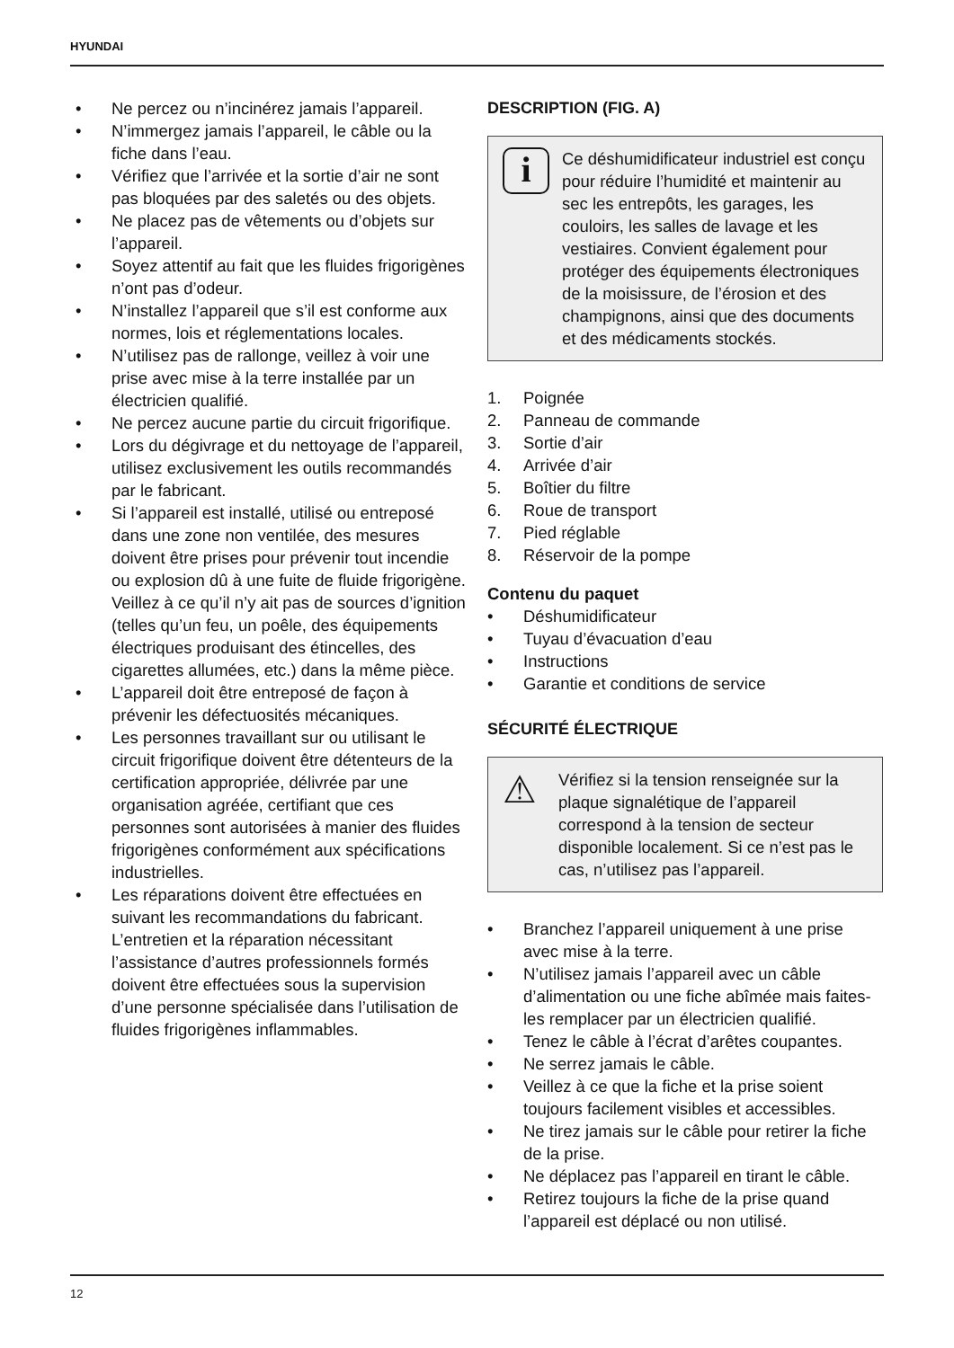HYUNDAI
• Ne percez ou n’incinérez jamais l’appareil.
• N’immergez jamais l’appareil, le câble ou la fiche dans l’eau.
• Vérifiez que l’arrivée et la sortie d’air ne sont pas bloquées par des saletés ou des objets.
• Ne placez pas de vêtements ou d’objets sur l’appareil.
• Soyez attentif au fait que les fluides frigorigènes n’ont pas d’odeur.
• N’installez l’appareil que s’il est conforme aux normes, lois et réglementations locales.
• N’utilisez pas de rallonge, veillez à voir une prise avec mise à la terre installée par un électricien qualifié.
• Ne percez aucune partie du circuit frigorifique.
• Lors du dégivrage et du nettoyage de l’appareil, utilisez exclusivement les outils recommandés par le fabricant.
• Si l’appareil est installé, utilisé ou entreposé dans une zone non ventilée, des mesures doivent être prises pour prévenir tout incendie ou explosion dû à une fuite de fluide frigorigène. Veillez à ce qu’il n’y ait pas de sources d’ignition (telles qu’un feu, un poêle, des équipements électriques produisant des étincelles, des cigarettes allumées, etc.) dans la même pièce.
• L’appareil doit être entreposé de façon à prévenir les défectuosités mécaniques.
• Les personnes travaillant sur ou utilisant le circuit frigorifique doivent être détenteurs de la certification appropriée, délivrée par une organisation agréée, certifiant que ces personnes sont autorisées à manier des fluides frigorigènes conformément aux spécifications industrielles.
• Les réparations doivent être effectuées en suivant les recommandations du fabricant. L’entretien et la réparation nécessitant l’assistance d’autres professionnels formés doivent être effectuées sous la supervision d’une personne spécialisée dans l’utilisation de fluides frigorigènes inflammables.
DESCRIPTION (FIG. A)
i
Ce déshumidificateur industriel est conçu pour réduire l’humidité et maintenir au sec les entrepôts, les garages, les couloirs, les salles de lavage et les vestiaires. Convient également pour protéger des équipements électroniques de la moisissure, de l’érosion et des champignons, ainsi que des documents et des médicaments stockés.
1. Poignée
2. Panneau de commande
3. Sortie d’air
4. Arrivée d’air
5. Boîtier du filtre
6. Roue de transport
7. Pied réglable
8. Réservoir de la pompe
Contenu du paquet
• Déshumidificateur
• Tuyau d’évacuation d’eau
• Instructions
• Garantie et conditions de service
SÉCURITÉ ÉLECTRIQUE
⚠
Vérifiez si la tension renseignée sur la plaque signalétique de l’appareil correspond à la tension de secteur disponible localement. Si ce n’est pas le cas, n’utilisez pas l’appareil.
• Branchez l’appareil uniquement à une prise avec mise à la terre.
• N’utilisez jamais l’appareil avec un câble d’alimentation ou une fiche abîmée mais faites-les remplacer par un électricien qualifié.
• Tenez le câble à l’écrat d’arêtes coupantes.
• Ne serrez jamais le câble.
• Veillez à ce que la fiche et la prise soient toujours facilement visibles et accessibles.
• Ne tirez jamais sur le câble pour retirer la fiche de la prise.
• Ne déplacez pas l’appareil en tirant le câble.
• Retirez toujours la fiche de la prise quand l’appareil est déplacé ou non utilisé.
12